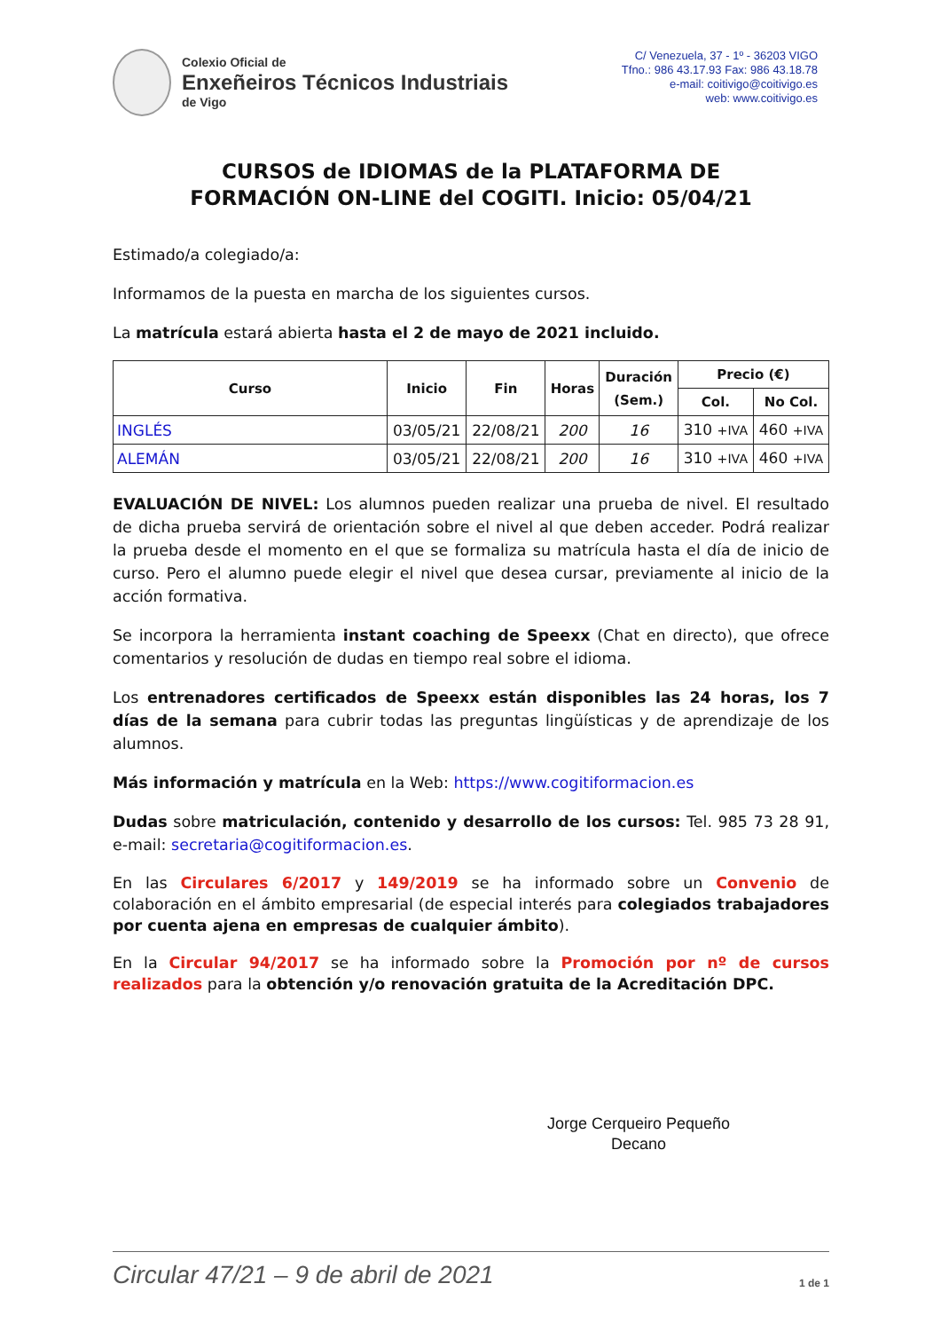Colexio Oficial de
Enxeñeiros Técnicos Industriais
de Vigo
C/ Venezuela, 37 - 1º - 36203 VIGO
Tfno.: 986 43.17.93 Fax: 986 43.18.78
e-mail: coitivigo@coitivigo.es
web: www.coitivigo.es
CURSOS de IDIOMAS de la PLATAFORMA DE
FORMACIÓN ON-LINE del COGITI. Inicio: 05/04/21
Estimado/a colegiado/a:
Informamos de la puesta en marcha de los siguientes cursos.
La matrícula estará abierta hasta el 2 de mayo de 2021 incluido.
| Curso | Inicio | Fin | Horas | Duración (Sem.) | Precio (€) | |
| --- | --- | --- | --- | --- | --- | --- |
| | | | | | Col. | No Col. |
| INGLÉS | 03/05/21 | 22/08/21 | 200 | 16 | 310 +IVA | 460 +IVA |
| ALEMÁN | 03/05/21 | 22/08/21 | 200 | 16 | 310 +IVA | 460 +IVA |
EVALUACIÓN DE NIVEL: Los alumnos pueden realizar una prueba de nivel. El resultado de dicha prueba servirá de orientación sobre el nivel al que deben acceder. Podrá realizar la prueba desde el momento en el que se formaliza su matrícula hasta el día de inicio de curso. Pero el alumno puede elegir el nivel que desea cursar, previamente al inicio de la acción formativa.
Se incorpora la herramienta instant coaching de Speexx (Chat en directo), que ofrece comentarios y resolución de dudas en tiempo real sobre el idioma.
Los entrenadores certificados de Speexx están disponibles las 24 horas, los 7 días de la semana para cubrir todas las preguntas lingüísticas y de aprendizaje de los alumnos.
Más información y matrícula en la Web: https://www.cogitiformacion.es
Dudas sobre matriculación, contenido y desarrollo de los cursos: Tel. 985 73 28 91, e-mail: secretaria@cogitiformacion.es.
En las Circulares 6/2017 y 149/2019 se ha informado sobre un Convenio de colaboración en el ámbito empresarial (de especial interés para colegiados trabajadores por cuenta ajena en empresas de cualquier ámbito).
En la Circular 94/2017 se ha informado sobre la Promoción por nº de cursos realizados para la obtención y/o renovación gratuita de la Acreditación DPC.
Jorge Cerqueiro Pequeño
Decano
Circular 47/21 – 9 de abril de 2021 1 de 1